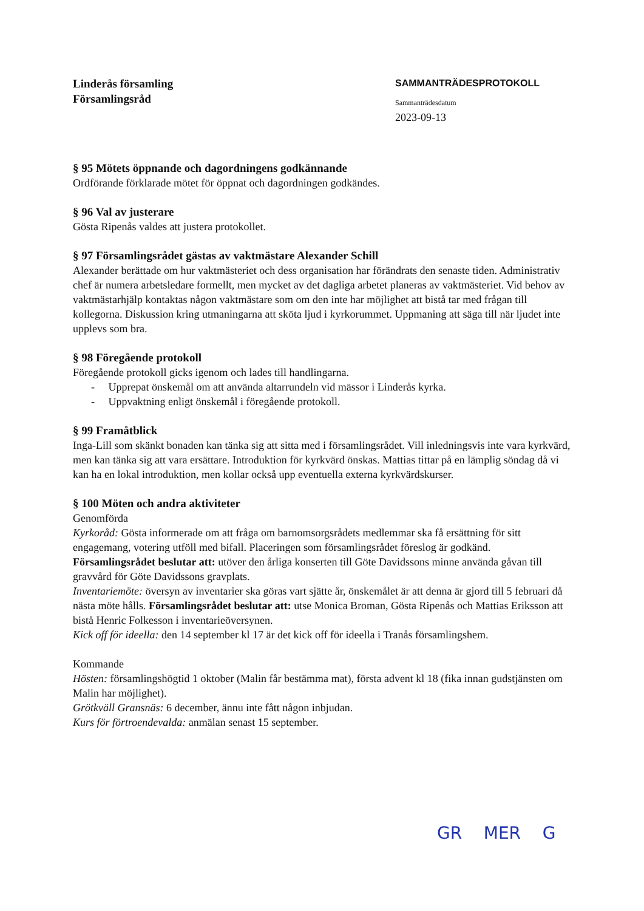Linderås församling
Församlingsråd
SAMMANTRÄDESPROTOKOLL
Sammanträdesdatum
2023-09-13
§ 95 Mötets öppnande och dagordningens godkännande
Ordförande förklarade mötet för öppnat och dagordningen godkändes.
§ 96 Val av justerare
Gösta Ripenås valdes att justera protokollet.
§ 97 Församlingsrådet gästas av vaktmästare Alexander Schill
Alexander berättade om hur vaktmästeriet och dess organisation har förändrats den senaste tiden. Administrativ chef är numera arbetsledare formellt, men mycket av det dagliga arbetet planeras av vaktmästeriet. Vid behov av vaktmästarhjälp kontaktas någon vaktmästare som om den inte har möjlighet att bistå tar med frågan till kollegorna. Diskussion kring utmaningarna att sköta ljud i kyrkorummet. Uppmaning att säga till när ljudet inte upplevs som bra.
§ 98 Föregående protokoll
Föregående protokoll gicks igenom och lades till handlingarna.
- Upprepat önskemål om att använda altarrundeln vid mässor i Linderås kyrka.
- Uppvaktning enligt önskemål i föregående protokoll.
§ 99 Framåtblick
Inga-Lill som skänkt bonaden kan tänka sig att sitta med i församlingsrådet. Vill inledningsvis inte vara kyrkvärd, men kan tänka sig att vara ersättare. Introduktion för kyrkvärd önskas. Mattias tittar på en lämplig söndag då vi kan ha en lokal introduktion, men kollar också upp eventuella externa kyrkvärdskurser.
§ 100 Möten och andra aktiviteter
Genomförda
Kyrkoråd: Gösta informerade om att fråga om barnomsorgsrådets medlemmar ska få ersättning för sitt engagemang, votering utföll med bifall. Placeringen som församlingsrådet föreslog är godkänd.
Församlingsrådet beslutar att: utöver den årliga konserten till Göte Davidssons minne använda gåvan till gravvård för Göte Davidssons gravplats.
Inventariemöte: översyn av inventarier ska göras vart sjätte år, önskemålet är att denna är gjord till 5 februari då nästa möte hålls. Församlingsrådet beslutar att: utse Monica Broman, Gösta Ripenås och Mattias Eriksson att bistå Henric Folkesson i inventarieöversynen.
Kick off för ideella: den 14 september kl 17 är det kick off för ideella i Tranås församlingshem.
Kommande
Hösten: församlingshögtid 1 oktober (Malin får bestämma mat), första advent kl 18 (fika innan gudstjänsten om Malin har möjlighet).
Grötkväll Gransnäs: 6 december, ännu inte fått någon inbjudan.
Kurs för förtroendevalda: anmälan senast 15 september.
GR MER G